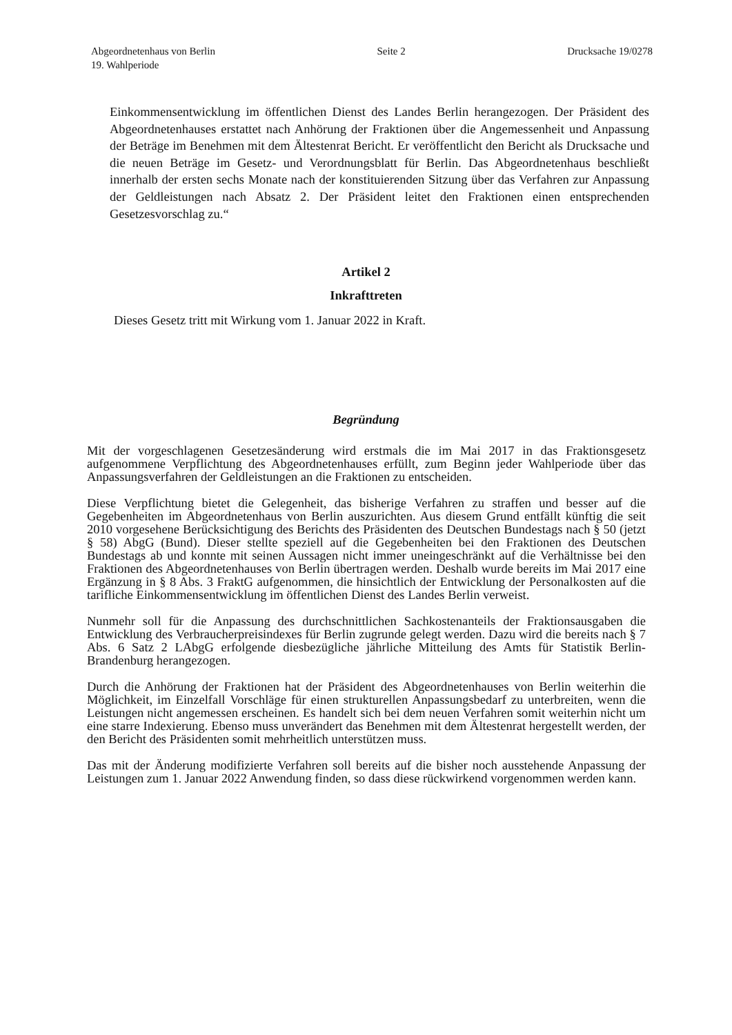Abgeordnetenhaus von Berlin Seite 2 Drucksache 19/0278
19. Wahlperiode
Einkommensentwicklung im öffentlichen Dienst des Landes Berlin herangezogen. Der Präsident des Abgeordnetenhauses erstattet nach Anhörung der Fraktionen über die Angemessenheit und Anpassung der Beträge im Benehmen mit dem Ältestenrat Bericht. Er veröffentlicht den Bericht als Drucksache und die neuen Beträge im Gesetz- und Verordnungsblatt für Berlin. Das Abgeordnetenhaus beschließt innerhalb der ersten sechs Monate nach der konstituierenden Sitzung über das Verfahren zur Anpassung der Geldleistungen nach Absatz 2. Der Präsident leitet den Fraktionen einen entsprechenden Gesetzesvorschlag zu.“
Artikel 2
Inkrafttreten
Dieses Gesetz tritt mit Wirkung vom 1. Januar 2022 in Kraft.
Begründung
Mit der vorgeschlagenen Gesetzesänderung wird erstmals die im Mai 2017 in das Fraktionsgesetz aufgenommene Verpflichtung des Abgeordnetenhauses erfüllt, zum Beginn jeder Wahlperiode über das Anpassungsverfahren der Geldleistungen an die Fraktionen zu entscheiden.
Diese Verpflichtung bietet die Gelegenheit, das bisherige Verfahren zu straffen und besser auf die Gegebenheiten im Abgeordnetenhaus von Berlin auszurichten. Aus diesem Grund entfällt künftig die seit 2010 vorgesehene Berücksichtigung des Berichts des Präsidenten des Deutschen Bundestags nach § 50 (jetzt § 58) AbgG (Bund). Dieser stellte speziell auf die Gegebenheiten bei den Fraktionen des Deutschen Bundestags ab und konnte mit seinen Aussagen nicht immer uneingeschränkt auf die Verhältnisse bei den Fraktionen des Abgeordnetenhauses von Berlin übertragen werden. Deshalb wurde bereits im Mai 2017 eine Ergänzung in § 8 Abs. 3 FraktG aufgenommen, die hinsichtlich der Entwicklung der Personalkosten auf die tarifliche Einkommensentwicklung im öffentlichen Dienst des Landes Berlin verweist.
Nunmehr soll für die Anpassung des durchschnittlichen Sachkostenanteils der Fraktionsausgaben die Entwicklung des Verbraucherpreisindexes für Berlin zugrunde gelegt werden. Dazu wird die bereits nach § 7 Abs. 6 Satz 2 LAbgG erfolgende diesbezügliche jährliche Mitteilung des Amts für Statistik Berlin-Brandenburg herangezogen.
Durch die Anhörung der Fraktionen hat der Präsident des Abgeordnetenhauses von Berlin weiterhin die Möglichkeit, im Einzelfall Vorschläge für einen strukturellen Anpassungsbedarf zu unterbreiten, wenn die Leistungen nicht angemessen erscheinen. Es handelt sich bei dem neuen Verfahren somit weiterhin nicht um eine starre Indexierung. Ebenso muss unverändert das Benehmen mit dem Ältestenrat hergestellt werden, der den Bericht des Präsidenten somit mehrheitlich unterstützen muss.
Das mit der Änderung modifizierte Verfahren soll bereits auf die bisher noch ausstehende Anpassung der Leistungen zum 1. Januar 2022 Anwendung finden, so dass diese rückwirkend vorgenommen werden kann.